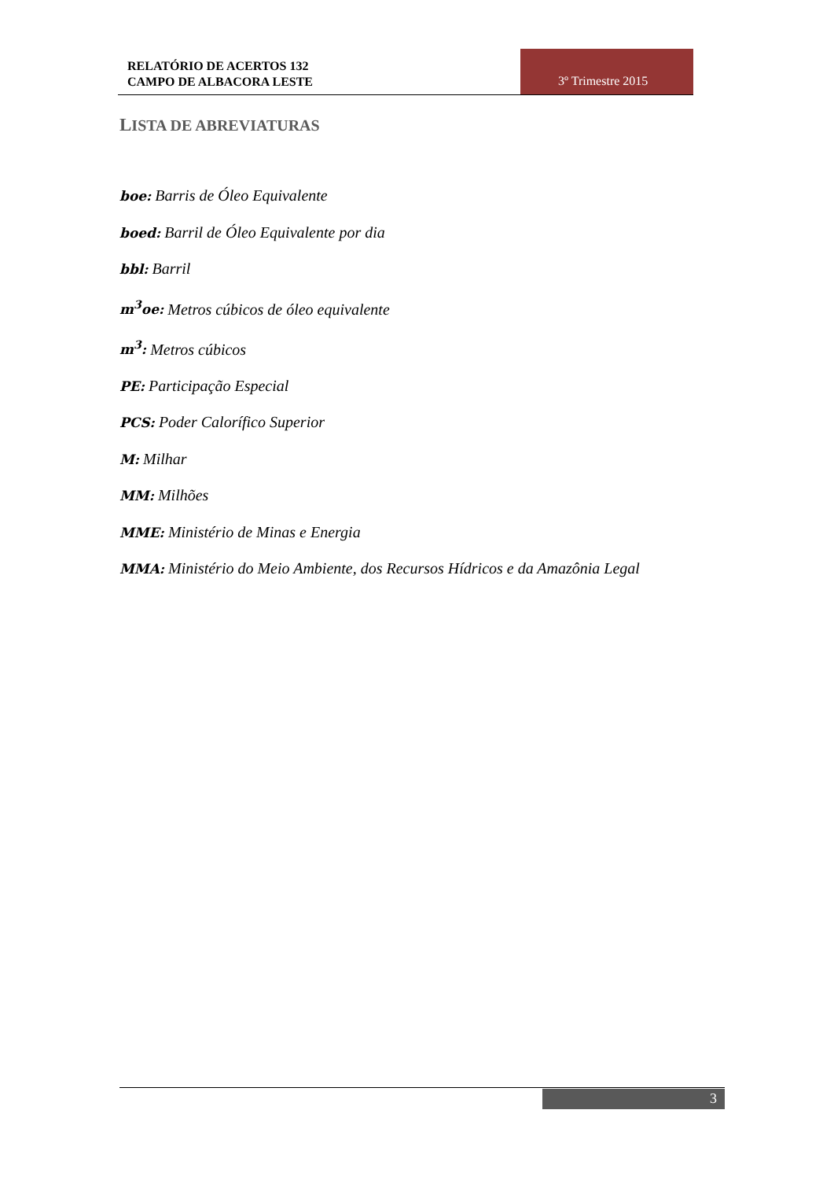RELATÓRIO DE ACERTOS 132
CAMPO DE ALBACORA LESTE
3º Trimestre 2015
LISTA DE ABREVIATURAS
boe: Barris de Óleo Equivalente
boed: Barril de Óleo Equivalente por dia
bbl: Barril
m<sup>3</sup>oe: Metros cúbicos de óleo equivalente
m<sup>3</sup>: Metros cúbicos
PE: Participação Especial
PCS: Poder Calorífico Superior
M: Milhar
MM: Milhões
MME: Ministério de Minas e Energia
MMA: Ministério do Meio Ambiente, dos Recursos Hídricos e da Amazônia Legal
3